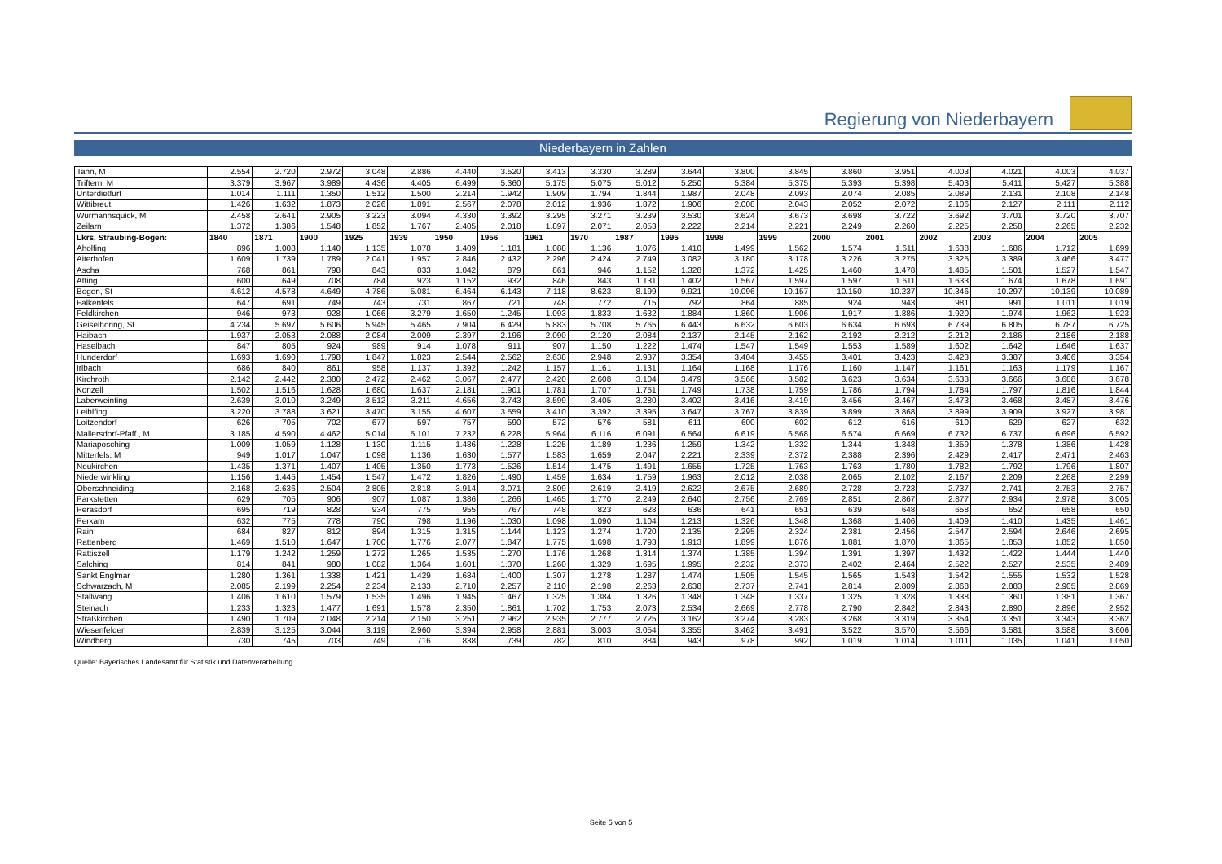Regierung von Niederbayern
Niederbayern in Zahlen
| Tann, M | 2.554 | 2.720 | 2.972 | 3.048 | 2.886 | 4.440 | 3.520 | 3.413 | 3.330 | 3.289 | 3.644 | 3.800 | 3.845 | 3.860 | 3.951 | 4.003 | 4.021 | 4.003 | 4.037 |
| Triftern, M | 3.379 | 3.967 | 3.989 | 4.436 | 4.405 | 6.499 | 5.360 | 5.175 | 5.075 | 5.012 | 5.250 | 5.384 | 5.375 | 5.393 | 5.398 | 5.403 | 5.411 | 5.427 | 5.388 |
| Unterdietfurt | 1.014 | 1.111 | 1.350 | 1.512 | 1.500 | 2.214 | 1.942 | 1.909 | 1.794 | 1.844 | 1.987 | 2.048 | 2.093 | 2.074 | 2.085 | 2.089 | 2.131 | 2.108 | 2.148 |
| Wittibreut | 1.426 | 1.632 | 1.873 | 2.026 | 1.891 | 2.567 | 2.078 | 2.012 | 1.936 | 1.872 | 1.906 | 2.008 | 2.043 | 2.052 | 2.072 | 2.106 | 2.127 | 2.111 | 2.112 |
| Wurmannsquick, M | 2.458 | 2.641 | 2.905 | 3.223 | 3.094 | 4.330 | 3.392 | 3.295 | 3.271 | 3.239 | 3.530 | 3.624 | 3.673 | 3.698 | 3.722 | 3.692 | 3.701 | 3.720 | 3.707 |
| Zeilarn | 1.372 | 1.386 | 1.548 | 1.852 | 1.767 | 2.405 | 2.018 | 1.897 | 2.071 | 2.053 | 2.222 | 2.214 | 2.221 | 2.249 | 2.260 | 2.225 | 2.258 | 2.265 | 2.232 |
| Lkrs. Straubing-Bogen: | 1840 | 1871 | 1900 | 1925 | 1939 | 1950 | 1956 | 1961 | 1970 | 1987 | 1995 | 1998 | 1999 | 2000 | 2001 | 2002 | 2003 | 2004 | 2005 |
| Aholfing | 896 | 1.008 | 1.140 | 1.135 | 1.078 | 1.409 | 1.181 | 1.088 | 1.136 | 1.076 | 1.410 | 1.499 | 1.562 | 1.574 | 1.611 | 1.638 | 1.686 | 1.712 | 1.699 |
| Aiterhofen | 1.609 | 1.739 | 1.789 | 2.041 | 1.957 | 2.846 | 2.432 | 2.296 | 2.424 | 2.749 | 3.082 | 3.180 | 3.178 | 3.226 | 3.275 | 3.325 | 3.389 | 3.466 | 3.477 |
| Ascha | 768 | 861 | 798 | 843 | 833 | 1.042 | 879 | 861 | 946 | 1.152 | 1.328 | 1.372 | 1.425 | 1.460 | 1.478 | 1.485 | 1.501 | 1.527 | 1.547 |
| Atting | 600 | 649 | 708 | 784 | 923 | 1.152 | 932 | 846 | 843 | 1.131 | 1.402 | 1.567 | 1.597 | 1.597 | 1.611 | 1.633 | 1.674 | 1.678 | 1.691 |
| Bogen, St | 4.612 | 4.578 | 4.649 | 4.786 | 5.081 | 6.464 | 6.143 | 7.118 | 8.623 | 8.199 | 9.921 | 10.096 | 10.157 | 10.150 | 10.237 | 10.346 | 10.297 | 10.139 | 10.089 |
| Falkenfels | 647 | 691 | 749 | 743 | 731 | 867 | 721 | 748 | 772 | 715 | 792 | 864 | 885 | 924 | 943 | 981 | 991 | 1.011 | 1.019 |
| Feldkirchen | 946 | 973 | 928 | 1.066 | 3.279 | 1.650 | 1.245 | 1.093 | 1.833 | 1.632 | 1.884 | 1.860 | 1.906 | 1.917 | 1.886 | 1.920 | 1.974 | 1.962 | 1.923 |
| Geiselhöring, St | 4.234 | 5.697 | 5.606 | 5.945 | 5.465 | 7.904 | 6.429 | 5.883 | 5.708 | 5.765 | 6.443 | 6.632 | 6.603 | 6.634 | 6.693 | 6.739 | 6.805 | 6.787 | 6.725 |
| Haibach | 1.937 | 2.053 | 2.088 | 2.084 | 2.009 | 2.397 | 2.196 | 2.090 | 2.120 | 2.084 | 2.137 | 2.145 | 2.162 | 2.192 | 2.212 | 2.212 | 2.186 | 2.186 | 2.188 |
| Haselbach | 847 | 805 | 924 | 989 | 914 | 1.078 | 911 | 907 | 1.150 | 1.222 | 1.474 | 1.547 | 1.549 | 1.553 | 1.589 | 1.602 | 1.642 | 1.646 | 1.637 |
| Hunderdorf | 1.693 | 1.690 | 1.798 | 1.847 | 1.823 | 2.544 | 2.562 | 2.638 | 2.948 | 2.937 | 3.354 | 3.404 | 3.455 | 3.401 | 3.423 | 3.423 | 3.387 | 3.406 | 3.354 |
| Irlbach | 686 | 840 | 861 | 958 | 1.137 | 1.392 | 1.242 | 1.157 | 1.161 | 1.131 | 1.164 | 1.168 | 1.176 | 1.160 | 1.147 | 1.161 | 1.163 | 1.179 | 1.167 |
| Kirchroth | 2.142 | 2.442 | 2.380 | 2.472 | 2.462 | 3.067 | 2.477 | 2.420 | 2.608 | 3.104 | 3.479 | 3.566 | 3.582 | 3.623 | 3.634 | 3.633 | 3.666 | 3.688 | 3.678 |
| Konzell | 1.502 | 1.516 | 1.628 | 1.680 | 1.637 | 2.181 | 1.901 | 1.781 | 1.707 | 1.751 | 1.749 | 1.738 | 1.759 | 1.786 | 1.794 | 1.784 | 1.797 | 1.816 | 1.844 |
| Laberweinting | 2.639 | 3.010 | 3.249 | 3.512 | 3.211 | 4.656 | 3.743 | 3.599 | 3.405 | 3.280 | 3.402 | 3.416 | 3.419 | 3.456 | 3.467 | 3.473 | 3.468 | 3.487 | 3.476 |
| Leiblfing | 3.220 | 3.788 | 3.621 | 3.470 | 3.155 | 4.607 | 3.559 | 3.410 | 3.392 | 3.395 | 3.647 | 3.767 | 3.839 | 3.899 | 3.868 | 3.899 | 3.909 | 3.927 | 3.981 |
| Loitzendorf | 626 | 705 | 702 | 677 | 597 | 757 | 590 | 572 | 576 | 581 | 611 | 600 | 602 | 612 | 616 | 610 | 629 | 627 | 632 |
| Mallersdorf-Pfaff., M | 3.185 | 4.590 | 4.462 | 5.014 | 5.101 | 7.232 | 6.228 | 5.964 | 6.116 | 6.091 | 6.564 | 6.619 | 6.568 | 6.574 | 6.669 | 6.732 | 6.737 | 6.696 | 6.592 |
| Mariaposching | 1.009 | 1.059 | 1.128 | 1.130 | 1.115 | 1.486 | 1.228 | 1.225 | 1.189 | 1.236 | 1.259 | 1.342 | 1.332 | 1.344 | 1.348 | 1.359 | 1.378 | 1.386 | 1.428 |
| Mitterfels, M | 949 | 1.017 | 1.047 | 1.098 | 1.136 | 1.630 | 1.577 | 1.583 | 1.659 | 2.047 | 2.221 | 2.339 | 2.372 | 2.388 | 2.396 | 2.429 | 2.417 | 2.471 | 2.463 |
| Neukirchen | 1.435 | 1.371 | 1.407 | 1.405 | 1.350 | 1.773 | 1.526 | 1.514 | 1.475 | 1.491 | 1.655 | 1.725 | 1.763 | 1.763 | 1.780 | 1.782 | 1.792 | 1.796 | 1.807 |
| Niederwinkling | 1.156 | 1.445 | 1.454 | 1.547 | 1.472 | 1.826 | 1.490 | 1.459 | 1.634 | 1.759 | 1.963 | 2.012 | 2.038 | 2.065 | 2.102 | 2.167 | 2.209 | 2.268 | 2.299 |
| Oberschneiding | 2.168 | 2.636 | 2.504 | 2.805 | 2.818 | 3.914 | 3.071 | 2.809 | 2.619 | 2.419 | 2.622 | 2.675 | 2.689 | 2.728 | 2.723 | 2.737 | 2.741 | 2.753 | 2.757 |
| Parkstetten | 629 | 705 | 906 | 907 | 1.087 | 1.386 | 1.266 | 1.465 | 1.770 | 2.249 | 2.640 | 2.756 | 2.769 | 2.851 | 2.867 | 2.877 | 2.934 | 2.978 | 3.005 |
| Perasdorf | 695 | 719 | 828 | 934 | 775 | 955 | 767 | 748 | 823 | 628 | 636 | 641 | 651 | 639 | 648 | 658 | 652 | 658 | 650 |
| Perkam | 632 | 775 | 778 | 790 | 798 | 1.196 | 1.030 | 1.098 | 1.090 | 1.104 | 1.213 | 1.326 | 1.348 | 1.368 | 1.406 | 1.409 | 1.410 | 1.435 | 1.461 |
| Rain | 684 | 827 | 812 | 894 | 1.315 | 1.315 | 1.144 | 1.123 | 1.274 | 1.720 | 2.135 | 2.295 | 2.324 | 2.381 | 2.456 | 2.547 | 2.594 | 2.646 | 2.695 |
| Rattenberg | 1.469 | 1.510 | 1.647 | 1.700 | 1.776 | 2.077 | 1.847 | 1.775 | 1.698 | 1.793 | 1.913 | 1.899 | 1.876 | 1.881 | 1.870 | 1.865 | 1.853 | 1.852 | 1.850 |
| Rattiszell | 1.179 | 1.242 | 1.259 | 1.272 | 1.265 | 1.535 | 1.270 | 1.176 | 1.268 | 1.314 | 1.374 | 1.385 | 1.394 | 1.391 | 1.397 | 1.432 | 1.422 | 1.444 | 1.440 |
| Salching | 814 | 841 | 980 | 1.082 | 1.364 | 1.601 | 1.370 | 1.260 | 1.329 | 1.695 | 1.995 | 2.232 | 2.373 | 2.402 | 2.464 | 2.522 | 2.527 | 2.535 | 2.489 |
| Sankt Englmar | 1.280 | 1.361 | 1.338 | 1.421 | 1.429 | 1.684 | 1.400 | 1.307 | 1.278 | 1.287 | 1.474 | 1.505 | 1.545 | 1.565 | 1.543 | 1.542 | 1.555 | 1.532 | 1.528 |
| Schwarzach, M | 2.085 | 2.199 | 2.254 | 2.234 | 2.133 | 2.710 | 2.257 | 2.110 | 2.198 | 2.263 | 2.638 | 2.737 | 2.741 | 2.814 | 2.809 | 2.868 | 2.883 | 2.905 | 2.869 |
| Stallwang | 1.406 | 1.610 | 1.579 | 1.535 | 1.496 | 1.945 | 1.467 | 1.325 | 1.384 | 1.326 | 1.348 | 1.348 | 1.337 | 1.325 | 1.328 | 1.338 | 1.360 | 1.381 | 1.367 |
| Steinach | 1.233 | 1.323 | 1.477 | 1.691 | 1.578 | 2.350 | 1.861 | 1.702 | 1.753 | 2.073 | 2.534 | 2.669 | 2.778 | 2.790 | 2.842 | 2.843 | 2.890 | 2.896 | 2.952 |
| Straßkirchen | 1.490 | 1.709 | 2.048 | 2.214 | 2.150 | 3.251 | 2.962 | 2.935 | 2.777 | 2.725 | 3.162 | 3.274 | 3.283 | 3.268 | 3.319 | 3.354 | 3.351 | 3.343 | 3.362 |
| Wiesenfelden | 2.839 | 3.125 | 3.044 | 3.119 | 2.960 | 3.394 | 2.958 | 2.881 | 3.003 | 3.054 | 3.355 | 3.462 | 3.491 | 3.522 | 3.570 | 3.566 | 3.581 | 3.588 | 3.606 |
| Windberg | 730 | 745 | 703 | 749 | 716 | 838 | 739 | 782 | 810 | 884 | 943 | 978 | 992 | 1.019 | 1.014 | 1.011 | 1.035 | 1.041 | 1.050 |
Quelle: Bayerisches Landesamt für Statistik und Datenverarbeitung
Seite 5 von 5